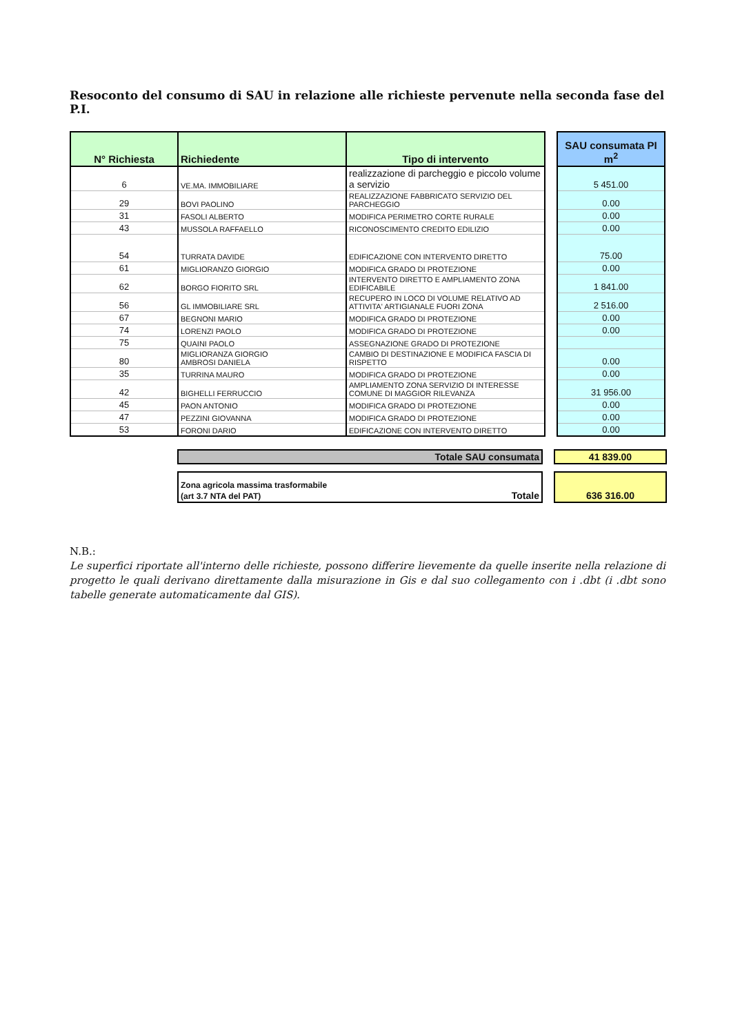Resoconto del consumo di SAU in relazione alle richieste pervenute nella seconda fase del P.I.
| N° Richiesta | Richiedente | Tipo di intervento | | SAU consumata PI m<sup>2</sup> |
| 6 | VE.MA. IMMOBILIARE | realizzazione di parcheggio e piccolo volume a servizio | | 5 451.00 |
| 29 | BOVI PAOLINO | REALIZZAZIONE FABBRICATO SERVIZIO DEL PARCHEGGIO | | 0.00 |
| 31 | FASOLI ALBERTO | MODIFICA PERIMETRO CORTE RURALE | | 0.00 |
| 43 | MUSSOLA RAFFAELLO | RICONOSCIMENTO CREDITO EDILIZIO | | 0.00 |
| 54 | TURRATA DAVIDE | EDIFICAZIONE CON INTERVENTO DIRETTO | | 75.00 |
| 61 | MIGLIORANZO GIORGIO | MODIFICA GRADO DI PROTEZIONE | | 0.00 |
| 62 | BORGO FIORITO SRL | INTERVENTO DIRETTO E AMPLIAMENTO ZONA EDIFICABILE | | 1 841.00 |
| 56 | GL IMMOBILIARE SRL | RECUPERO IN LOCO DI VOLUME RELATIVO AD ATTIVITA' ARTIGIANALE FUORI ZONA | | 2 516.00 |
| 67 | BEGNONI MARIO | MODIFICA GRADO DI PROTEZIONE | | 0.00 |
| 74 | LORENZI PAOLO | MODIFICA GRADO DI PROTEZIONE | | 0.00 |
| 75 | QUAINI PAOLO | ASSEGNAZIONE GRADO DI PROTEZIONE | | |
| 80 | MIGLIORANZA GIORGIO AMBROSI DANIELA | CAMBIO DI DESTINAZIONE E MODIFICA FASCIA DI RISPETTO | | 0.00 |
| 35 | TURRINA MAURO | MODIFICA GRADO DI PROTEZIONE | | 0.00 |
| 42 | BIGHELLI FERRUCCIO | AMPLIAMENTO ZONA SERVIZIO DI INTERESSE COMUNE DI MAGGIOR RILEVANZA | | 31 956.00 |
| 45 | PAON ANTONIO | MODIFICA GRADO DI PROTEZIONE | | 0.00 |
| 47 | PEZZINI GIOVANNA | MODIFICA GRADO DI PROTEZIONE | | 0.00 |
| 53 | FORONI DARIO | EDIFICAZIONE CON INTERVENTO DIRETTO | | 0.00 |
| Totale SAU consumata | | 41 839.00 |
| Zona agricola massima trasformabile (art 3.7 NTA del PAT) Totale | | 636 316.00 |
N.B.:
Le superfici riportate all'interno delle richieste, possono differire lievemente da quelle inserite nella relazione di progetto le quali derivano direttamente dalla misurazione in Gis e dal suo collegamento con i .dbt (i .dbt sono tabelle generate automaticamente dal GIS).